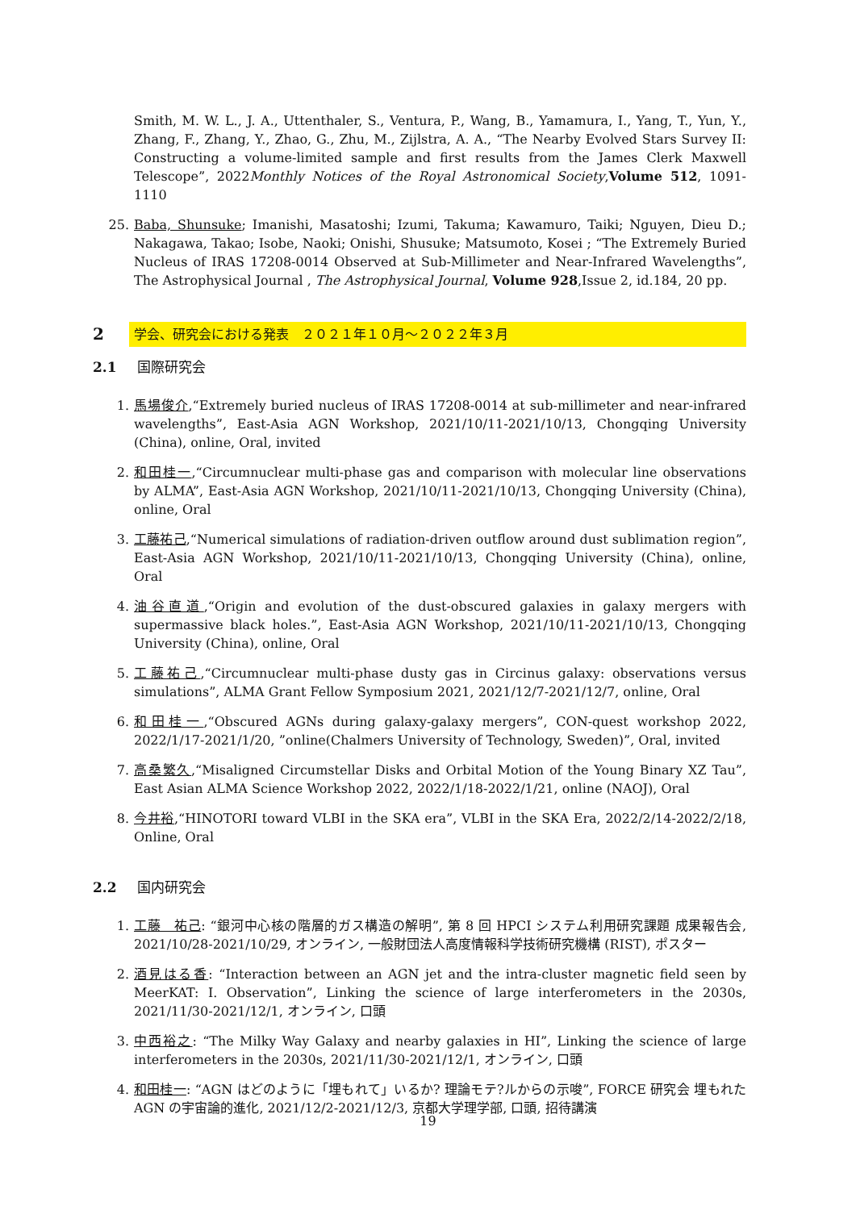Smith, M. W. L., J. A., Uttenthaler, S., Ventura, P., Wang, B., Yamamura, I., Yang, T., Yun, Y., Zhang, F., Zhang, Y., Zhao, G., Zhu, M., Zijlstra, A. A., “The Nearby Evolved Stars Survey II: Constructing a volume-limited sample and first results from the James Clerk Maxwell Telescope”, 2022Monthly Notices of the Royal Astronomical Society,Volume 512, 1091-1110
25. Baba, Shunsuke; Imanishi, Masatoshi; Izumi, Takuma; Kawamuro, Taiki; Nguyen, Dieu D.; Nakagawa, Takao; Isobe, Naoki; Onishi, Shusuke; Matsumoto, Kosei ; “The Extremely Buried Nucleus of IRAS 17208-0014 Observed at Sub-Millimeter and Near-Infrared Wavelengths”, The Astrophysical Journal , The Astrophysical Journal, Volume 928,Issue 2, id.184, 20 pp.
2 学会、研究会における発表　２０２１年１０月～２０２２年３月
2.1 国際研究会
1. 馬場俊介,“Extremely buried nucleus of IRAS 17208-0014 at sub-millimeter and near-infrared wavelengths”, East-Asia AGN Workshop, 2021/10/11-2021/10/13, Chongqing University (China), online, Oral, invited
2. 和田桂一,“Circumnuclear multi-phase gas and comparison with molecular line observations by ALMA”, East-Asia AGN Workshop, 2021/10/11-2021/10/13, Chongqing University (China), online, Oral
3. 工藤祐己,“Numerical simulations of radiation-driven outflow around dust sublimation region”, East-Asia AGN Workshop, 2021/10/11-2021/10/13, Chongqing University (China), online, Oral
4. 油谷直道,“Origin and evolution of the dust-obscured galaxies in galaxy mergers with supermassive black holes.”, East-Asia AGN Workshop, 2021/10/11-2021/10/13, Chongqing University (China), online, Oral
5. 工藤祐己,“Circumnuclear multi-phase dusty gas in Circinus galaxy: observations versus simulations”, ALMA Grant Fellow Symposium 2021, 2021/12/7-2021/12/7, online, Oral
6. 和田桂一,“Obscured AGNs during galaxy-galaxy mergers”, CON-quest workshop 2022, 2022/1/17-2021/1/20, ”online(Chalmers University of Technology, Sweden)”, Oral, invited
7. 高桑繁久,“Misaligned Circumstellar Disks and Orbital Motion of the Young Binary XZ Tau”, East Asian ALMA Science Workshop 2022, 2022/1/18-2022/1/21, online (NAOJ), Oral
8. 今井裕,“HINOTORI toward VLBI in the SKA era”, VLBI in the SKA Era, 2022/2/14-2022/2/18, Online, Oral
2.2 国内研究会
1. 工藤　祐己: “銀河中心核の階層的ガス構造の解明”, 第 8 回 HPCI システム利用研究課題 成果報告会, 2021/10/28-2021/10/29, オンライン, 一般財団法人高度情報科学技術研究機構 (RIST), ポスター
2. 酒見はる香: “Interaction between an AGN jet and the intra-cluster magnetic field seen by MeerKAT: I. Observation”, Linking the science of large interferometers in the 2030s, 2021/11/30-2021/12/1, オンライン, 口頭
3. 中西裕之: “The Milky Way Galaxy and nearby galaxies in HI”, Linking the science of large interferometers in the 2030s, 2021/11/30-2021/12/1, オンライン, 口頭
4. 和田桂一: “AGN はどのように「埋もれて」いるか? 理論モテ?ルからの示唆”, FORCE 研究会 埋もれた AGN の宇宙論的進化, 2021/12/2-2021/12/3, 京都大学理学部, 口頭, 招待講演
19